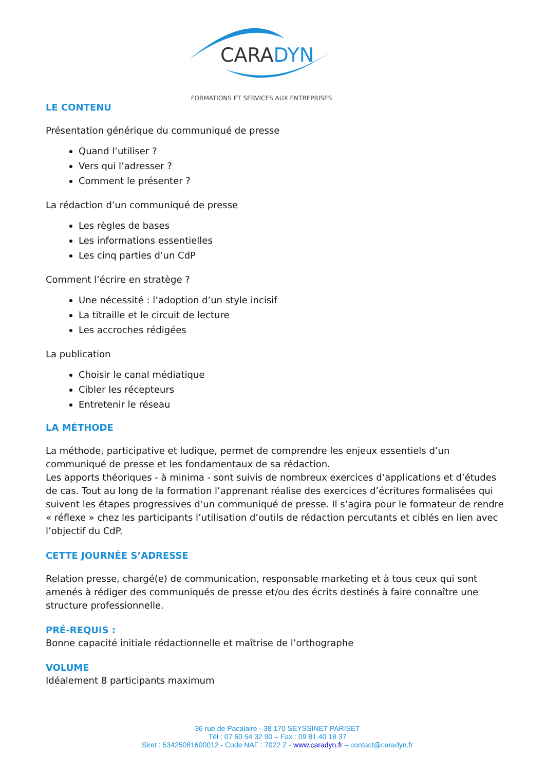CARADYN
FORMATIONS ET SERVICES AUX ENTREPRISES
LE CONTENU
Présentation générique du communiqué de presse
Quand l’utiliser ?
Vers qui l’adresser ?
Comment le présenter ?
La rédaction d’un communiqué de presse
Les règles de bases
Les informations essentielles
Les cinq parties d’un CdP
Comment l’écrire en stratège ?
Une nécessité : l’adoption d’un style incisif
La titraille et le circuit de lecture
Les accroches rédigées
La publication
Choisir le canal médiatique
Cibler les récepteurs
Entretenir le réseau
LA MÉTHODE
La méthode, participative et ludique, permet de comprendre les enjeux essentiels d’un communiqué de presse et les fondamentaux de sa rédaction.
Les apports théoriques - à minima - sont suivis de nombreux exercices d’applications et d’études de cas. Tout au long de la formation l’apprenant réalise des exercices d’écritures formalisées qui suivent les étapes progressives d’un communiqué de presse. Il s’agira pour le formateur de rendre « réflexe » chez les participants l’utilisation d’outils de rédaction percutants et ciblés en lien avec l’objectif du CdP.
CETTE JOURNÉE S’ADRESSE
Relation presse, chargé(e) de communication, responsable marketing et à tous ceux qui sont amenés à rédiger des communiqués de presse et/ou des écrits destinés à faire connaître une structure professionnelle.
PRÉ-REQUIS :
Bonne capacité initiale rédactionnelle et maîtrise de l’orthographe
VOLUME
Idéalement 8 participants maximum
36 rue de Pacalaire - 38 170 SEYSSINET PARISET
Tél : 07 60 54 32 90 – Fax : 09 81 40 18 37
Siret : 53425081600012 - Code NAF : 7022 Z - www.caradyn.fr – contact@caradyn.fr